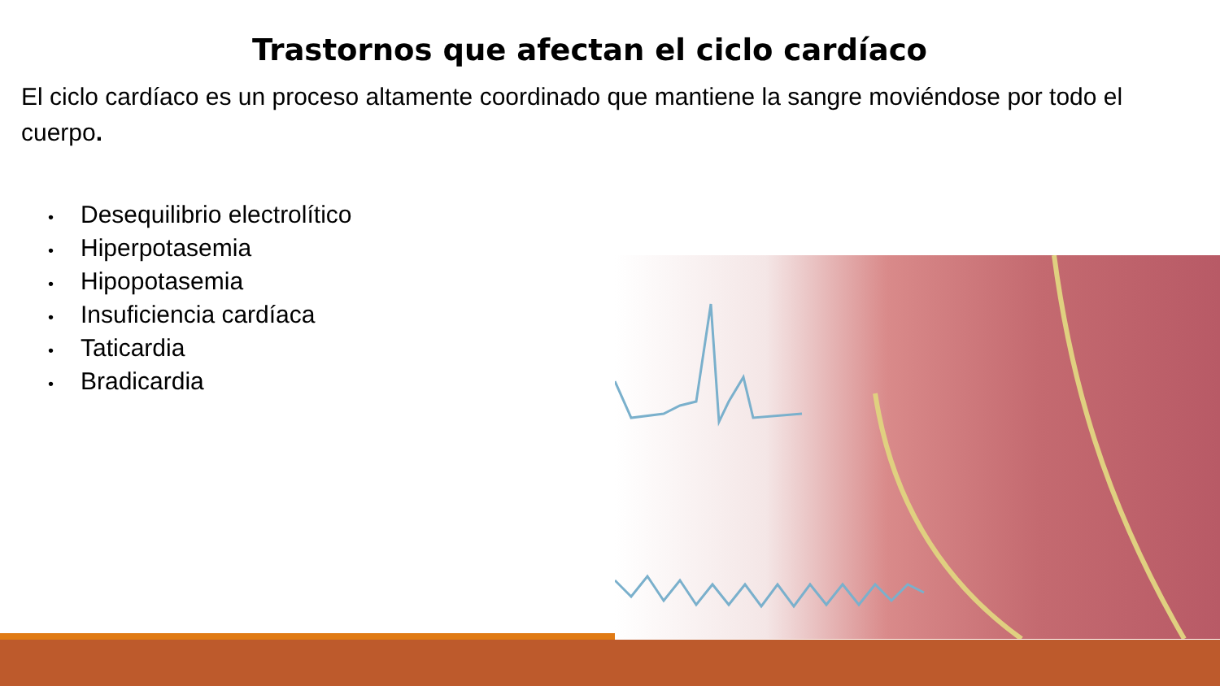Trastornos que afectan el ciclo cardíaco
El ciclo cardíaco es un proceso altamente coordinado que mantiene la sangre moviéndose por todo el cuerpo.
• Desequilibrio electrolítico
• Hiperpotasemia
• Hipopotasemia
• Insuficiencia cardíaca
• Taticardia
• Bradicardia